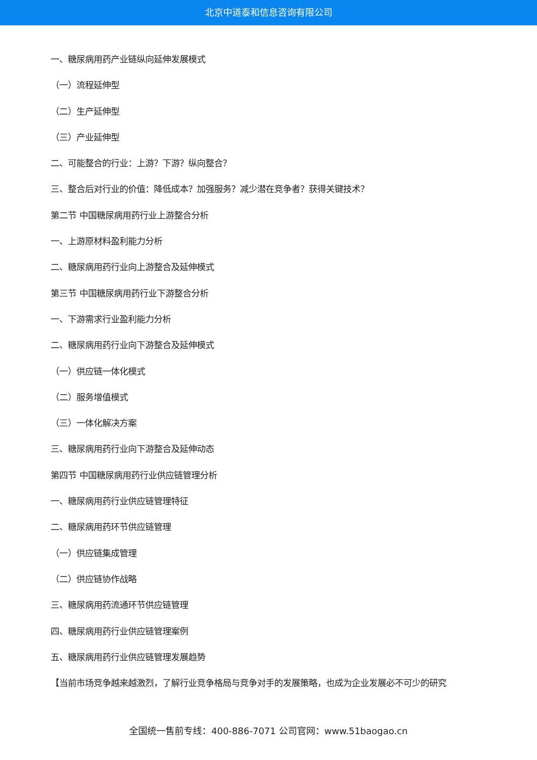北京中道泰和信息咨询有限公司
一、糖尿病用药产业链纵向延伸发展模式
（一）流程延伸型
（二）生产延伸型
（三）产业延伸型
二、可能整合的行业：上游？下游？纵向整合？
三、整合后对行业的价值：降低成本？加强服务？减少潜在竞争者？获得关键技术？
第二节 中国糖尿病用药行业上游整合分析
一、上游原材料盈利能力分析
二、糖尿病用药行业向上游整合及延伸模式
第三节 中国糖尿病用药行业下游整合分析
一、下游需求行业盈利能力分析
二、糖尿病用药行业向下游整合及延伸模式
（一）供应链一体化模式
（二）服务增值模式
（三）一体化解决方案
三、糖尿病用药行业向下游整合及延伸动态
第四节 中国糖尿病用药行业供应链管理分析
一、糖尿病用药行业供应链管理特征
二、糖尿病用药环节供应链管理
（一）供应链集成管理
（二）供应链协作战略
三、糖尿病用药流通环节供应链管理
四、糖尿病用药行业供应链管理案例
五、糖尿病用药行业供应链管理发展趋势
【当前市场竞争越来越激烈，了解行业竞争格局与竞争对手的发展策略，也成为企业发展必不可少的研究
全国统一售前专线：400-886-7071 公司官网：www.51baogao.cn